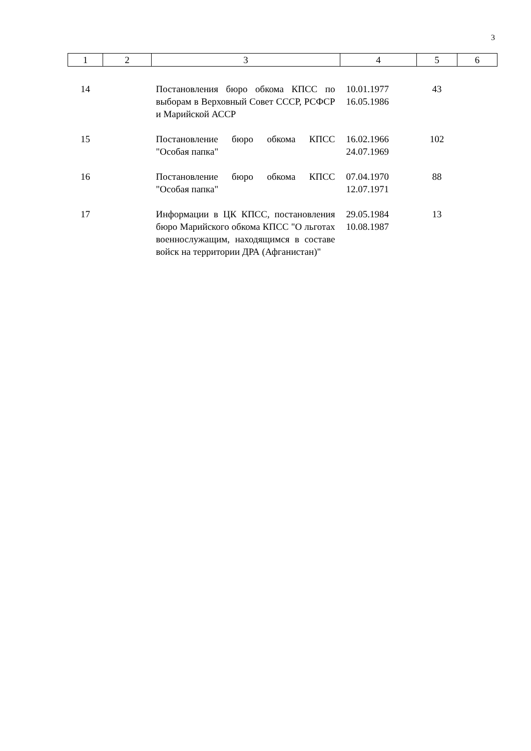3
| 1 | 2 | 3 | 4 | 5 | 6 |
| 14 | | Постановления бюро обкома КПСС по выборам в Верховный Совет СССР, РСФСР и Марийской АССР | 10.01.1977 16.05.1986 | 43 | |
| 15 | | Постановление бюро обкома КПСС "Особая папка" | 16.02.1966 24.07.1969 | 102 | |
| 16 | | Постановление бюро обкома КПСС "Особая папка" | 07.04.1970 12.07.1971 | 88 | |
| 17 | | Информации в ЦК КПСС, постанов­ления бюро Марийского обкома КПСС "О льготах военнослужащим, находящимся в составе войск на территории ДРА (Афганистан)" | 29.05.1984 10.08.1987 | 13 | |